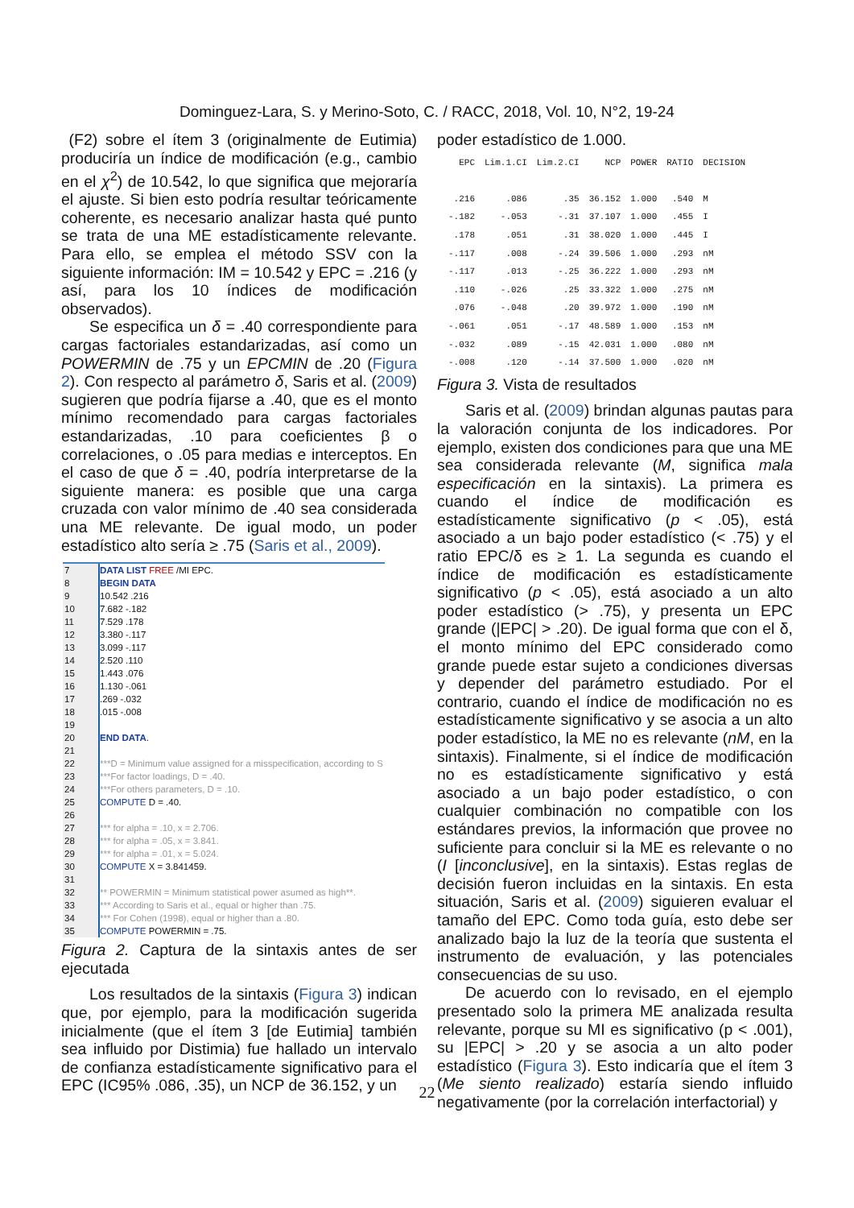Dominguez-Lara, S. y Merino-Soto, C. / RACC, 2018, Vol. 10, N°2, 19-24
(F2) sobre el ítem 3 (originalmente de Eutimia) produciría un índice de modificación (e.g., cambio en el χ<sup>2</sup>) de 10.542, lo que significa que mejoraría el ajuste. Si bien esto podría resultar teóricamente coherente, es necesario analizar hasta qué punto se trata de una ME estadísticamente relevante. Para ello, se emplea el método SSV con la siguiente información: IM = 10.542 y EPC = .216 (y así, para los 10 índices de modificación observados).
Se especifica un δ = .40 correspondiente para cargas factoriales estandarizadas, así como un POWERMIN de .75 y un EPCMIN de .20 (Figura 2). Con respecto al parámetro δ, Saris et al. (2009) sugieren que podría fijarse a .40, que es el monto mínimo recomendado para cargas factoriales estandarizadas, .10 para coeficientes β o correlaciones, o .05 para medias e interceptos. En el caso de que δ = .40, podría interpretarse de la siguiente manera: es posible que una carga cruzada con valor mínimo de .40 sea considerada una ME relevante. De igual modo, un poder estadístico alto sería ≥ .75 (Saris et al., 2009).
| 7 | DATA LIST FREE /MI EPC. |
| 8 | BEGIN DATA |
| 9 | 10.542 .216 |
| 10 | 7.682 -.182 |
| 11 | 7.529 .178 |
| 12 | 3.380 -.117 |
| 13 | 3.099 -.117 |
| 14 | 2.520 .110 |
| 15 | 1.443 .076 |
| 16 | 1.130 -.061 |
| 17 | .269 -.032 |
| 18 | .015 -.008 |
| 19 | |
| 20 | END DATA . |
| 21 | |
| 22 | ***D = Minimum value assigned for a misspecification, according to S |
| 23 | ***For factor loadings, D = .40. |
| 24 | ***For others parameters, D = .10. |
| 25 | COMPUTE D = .40. |
| 26 | |
| 27 | *** for alpha = .10, x = 2.706. |
| 28 | *** for alpha = .05, x = 3.841. |
| 29 | *** for alpha = .01, x = 5.024. |
| 30 | COMPUTE X = 3.841459. |
| 31 | |
| 32 | ** POWERMIN = Minimum statistical power asumed as high**. |
| 33 | *** According to Saris et al., equal or higher than .75. |
| 34 | *** For Cohen (1998), equal or higher than a .80. |
| 35 | COMPUTE POWERMIN = .75. |
Figura 2. Captura de la sintaxis antes de ser ejecutada
Los resultados de la sintaxis (Figura 3) indican que, por ejemplo, para la modificación sugerida inicialmente (que el ítem 3 [de Eutimia] también sea influido por Distimia) fue hallado un intervalo de confianza estadísticamente significativo para el EPC (IC95% .086, .35), un NCP de 36.152, y un
poder estadístico de 1.000.
| EPC | Lim.1.CI | Lim.2.CI | NCP | POWER | RATIO | DECISION |
| --- | --- | --- | --- | --- | --- | --- |
| .216 | .086 | .35 | 36.152 | 1.000 | .540 | M |
| -.182 | -.053 | -.31 | 37.107 | 1.000 | .455 | I |
| .178 | .051 | .31 | 38.020 | 1.000 | .445 | I |
| -.117 | .008 | -.24 | 39.506 | 1.000 | .293 | nM |
| -.117 | .013 | -.25 | 36.222 | 1.000 | .293 | nM |
| .110 | -.026 | .25 | 33.322 | 1.000 | .275 | nM |
| .076 | -.048 | .20 | 39.972 | 1.000 | .190 | nM |
| -.061 | .051 | -.17 | 48.589 | 1.000 | .153 | nM |
| -.032 | .089 | -.15 | 42.031 | 1.000 | .080 | nM |
| -.008 | .120 | -.14 | 37.500 | 1.000 | .020 | nM |
Figura 3. Vista de resultados
Saris et al. (2009) brindan algunas pautas para la valoración conjunta de los indicadores. Por ejemplo, existen dos condiciones para que una ME sea considerada relevante (M, significa mala especificación en la sintaxis). La primera es cuando el índice de modificación es estadísticamente significativo (p < .05), está asociado a un bajo poder estadístico (< .75) y el ratio EPC/δ es ≥ 1. La segunda es cuando el índice de modificación es estadísticamente significativo (p < .05), está asociado a un alto poder estadístico (> .75), y presenta un EPC grande (|EPC| > .20). De igual forma que con el δ, el monto mínimo del EPC considerado como grande puede estar sujeto a condiciones diversas y depender del parámetro estudiado. Por el contrario, cuando el índice de modificación no es estadísticamente significativo y se asocia a un alto poder estadístico, la ME no es relevante (nM, en la sintaxis). Finalmente, si el índice de modificación no es estadísticamente significativo y está asociado a un bajo poder estadístico, o con cualquier combinación no compatible con los estándares previos, la información que provee no suficiente para concluir si la ME es relevante o no (I [inconclusive], en la sintaxis). Estas reglas de decisión fueron incluidas en la sintaxis. En esta situación, Saris et al. (2009) siguieren evaluar el tamaño del EPC. Como toda guía, esto debe ser analizado bajo la luz de la teoría que sustenta el instrumento de evaluación, y las potenciales consecuencias de su uso.
De acuerdo con lo revisado, en el ejemplo presentado solo la primera ME analizada resulta relevante, porque su MI es significativo (p < .001), su |EPC| > .20 y se asocia a un alto poder estadístico (Figura 3). Esto indicaría que el ítem 3 (Me siento realizado) estaría siendo influido negativamente (por la correlación interfactorial) y
22